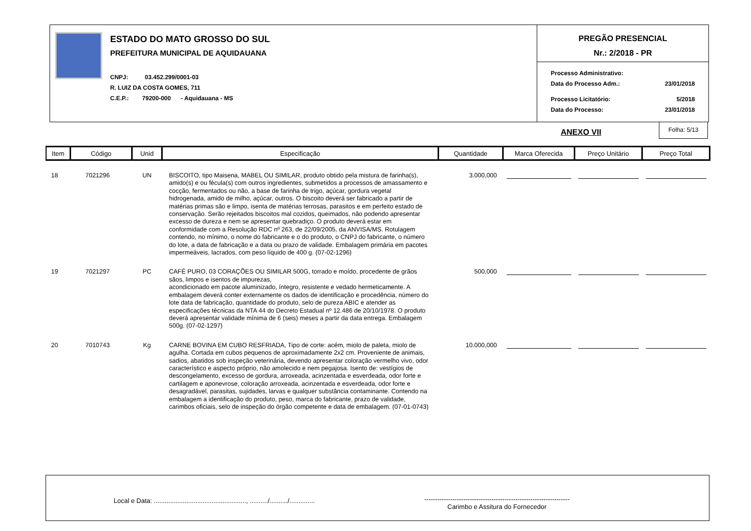ESTADO DO MATO GROSSO DO SUL
PREFEITURA MUNICIPAL DE AQUIDAUANA
CNPJ: 03.452.299/0001-03
R. LUIZ DA COSTA GOMES, 711
C.E.P.: 79200-000 - Aquidauana - MS
PREGÃO PRESENCIAL
Nr.: 2/2018 - PR
Processo Administrativo:
Data do Processo Adm.: 23/01/2018
Processo Licitatório: 5/2018
Data do Processo: 23/01/2018
ANEXO VII
Folha: 5/13
| Item | Código | Unid | Especificação | Quantidade | Marca Oferecida | Preço Unitário | Preço Total |
| --- | --- | --- | --- | --- | --- | --- | --- |
| 18 | 7021296 | UN | BISCOITO, tipo Maisena, MABEL OU SIMILAR, produto obtido pela mistura de farinha(s), amido(s) e ou fécula(s) com outros ingredientes, submetidos a processos de amassamento e cocção, fermentados ou não, a base de farinha de trigo, açúcar, gordura vegetal hidrogenada, amido de milho, açúcar, outros. O biscoito deverá ser fabricado a partir de matérias primas são e limpo, isenta de matérias terrosas, parasitos e em perfeito estado de conservação. Serão rejeitados biscoitos mal cozidos, queimados, não podendo apresentar excesso de dureza e nem se apresentar quebradiço. O produto deverá estar em conformidade com a Resolução RDC nº 263, de 22/09/2005, da ANVISA/MS. Rotulagem contendo, no mínimo, o nome do fabricante e o do produto, o CNPJ do fabricante, o número do lote, a data de fabricação e a data ou prazo de validade. Embalagem primária em pacotes impermeáveis, lacrados, com peso líquido de 400 g. (07-02-1296) | 3.000,000 | | | |
| 19 | 7021297 | PC | CAFÉ PURO, 03 CORAÇÕES OU SIMILAR 500G, torrado e moído, procedente de grãos sãos, limpos e isentos de impurezas, acondicionado em pacote aluminizado, íntegro, resistente e vedado hermeticamente. A embalagem deverá conter externamente os dados de identificação e procedência, número do lote data de fabricação, quantidade do produto, selo de pureza ABIC e atender as especificações técnicas da NTA 44 do Decreto Estadual nº 12.486 de 20/10/1978. O produto deverá apresentar validade mínima de 6 (seis) meses a partir da data entrega. Embalagem 500g. (07-02-1297) | 500,000 | | | |
| 20 | 7010743 | Kg | CARNE BOVINA EM CUBO RESFRIADA, Tipo de corte: acém, miolo de paleta, miolo de agulha. Cortada em cubos pequenos de aproximadamente 2x2 cm. Proveniente de animais, sadios, abatidos sob inspeção veterinária, devendo apresentar coloração vermelho vivo, odor característico e aspecto próprio, não amolecido e nem pegajosa. Isento de: vestígios de descongelamento, excesso de gordura, arroxeada, acinzentada e esverdeada, odor forte e cartilagem e aponevrose, coloração arroxeada, acinzentada e esverdeada, odor forte e desagradável, parasitas, sujidades, larvas e qualquer substância contaminante. Contendo na embalagem a identificação do produto, peso, marca do fabricante, prazo de validade, carimbos oficiais, selo de inspeção do órgão competente e data de embalagem. (07-01-0743) | 10.000,000 | | | |
Local e Data: ..................................................., ........../........../..............
-------------------------------------------------------------------
Carimbo e Assitura do Fornecedor